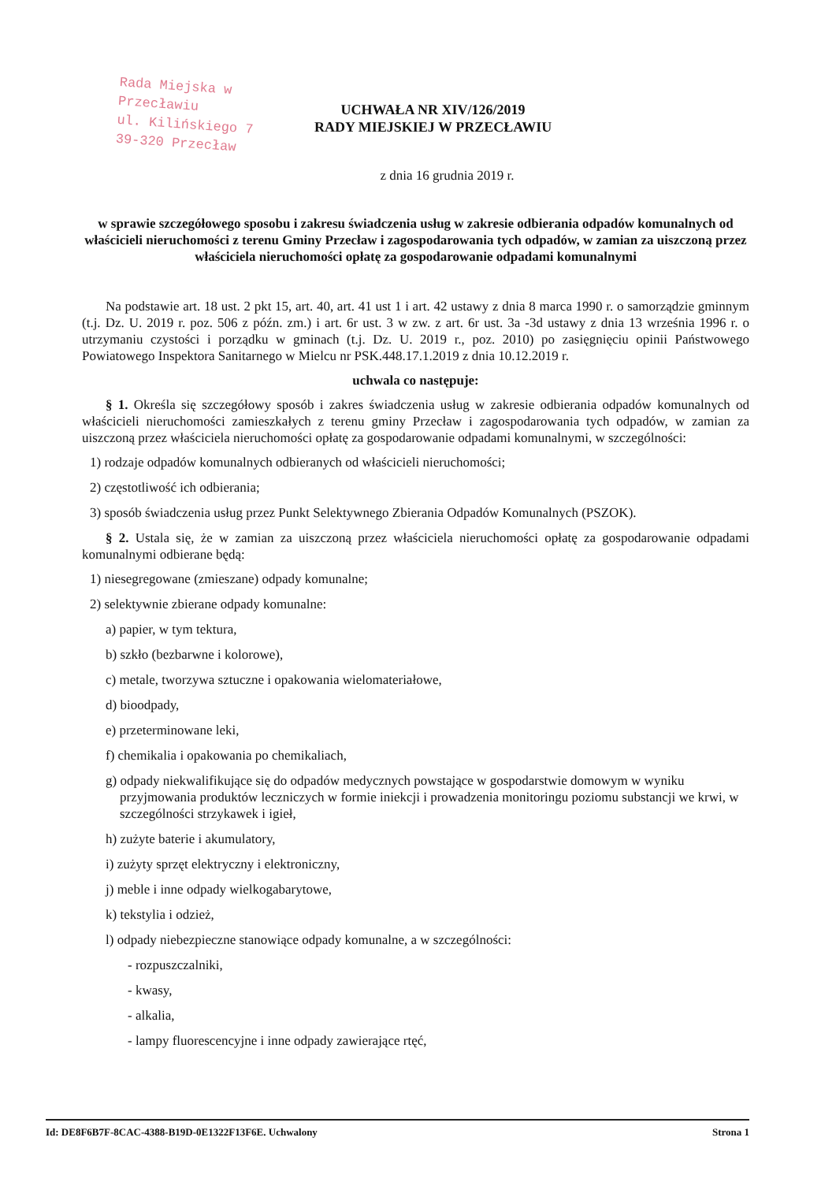Rada Miejska w Przecławiu
ul. Kilińskiego 7
39-320 Przecław
UCHWAŁA NR XIV/126/2019
RADY MIEJSKIEJ W PRZECŁAWIU
z dnia 16 grudnia 2019 r.
w sprawie szczegółowego sposobu i zakresu świadczenia usług w zakresie odbierania odpadów komunalnych od właścicieli nieruchomości z terenu Gminy Przecław i zagospodarowania tych odpadów, w zamian za uiszczoną przez właściciela nieruchomości opłatę za gospodarowanie odpadami komunalnymi
Na podstawie art. 18 ust. 2 pkt 15, art. 40, art. 41 ust 1 i art. 42 ustawy z dnia 8 marca 1990 r. o samorządzie gminnym (t.j. Dz. U. 2019 r. poz. 506 z późn. zm.) i art. 6r ust. 3 w zw. z art. 6r ust. 3a -3d ustawy z dnia 13 września 1996 r. o utrzymaniu czystości i porządku w gminach (t.j. Dz. U. 2019 r., poz. 2010) po zasięgnięciu opinii Państwowego Powiatowego Inspektora Sanitarnego w Mielcu nr PSK.448.17.1.2019 z dnia 10.12.2019 r.
uchwala co następuje:
§ 1. Określa się szczegółowy sposób i zakres świadczenia usług w zakresie odbierania odpadów komunalnych od właścicieli nieruchomości zamieszkałych z terenu gminy Przecław i zagospodarowania tych odpadów, w zamian za uiszczoną przez właściciela nieruchomości opłatę za gospodarowanie odpadami komunalnymi, w szczególności:
1) rodzaje odpadów komunalnych odbieranych od właścicieli nieruchomości;
2) częstotliwość ich odbierania;
3) sposób świadczenia usług przez Punkt Selektywnego Zbierania Odpadów Komunalnych (PSZOK).
§ 2. Ustala się, że w zamian za uiszczoną przez właściciela nieruchomości opłatę za gospodarowanie odpadami komunalnymi odbierane będą:
1) niesegregowane (zmieszane) odpady komunalne;
2) selektywnie zbierane odpady komunalne:
a) papier, w tym tektura,
b) szkło (bezbarwne i kolorowe),
c) metale, tworzywa sztuczne i opakowania wielomateriałowe,
d) bioodpady,
e) przeterminowane leki,
f) chemikalia i opakowania po chemikaliach,
g) odpady niekwalifikujące się do odpadów medycznych powstające w gospodarstwie domowym w wyniku przyjmowania produktów leczniczych w formie iniekcji i prowadzenia monitoringu poziomu substancji we krwi, w szczególności strzykawek i igieł,
h) zużyte baterie i akumulatory,
i) zużyty sprzęt elektryczny i elektroniczny,
j) meble i inne odpady wielkogabarytowe,
k) tekstylia i odzież,
l) odpady niebezpieczne stanowiące odpady komunalne, a w szczególności:
- rozpuszczalniki,
- kwasy,
- alkalia,
- lampy fluorescencyjne i inne odpady zawierające rtęć,
Id: DE8F6B7F-8CAC-4388-B19D-0E1322F13F6E. Uchwalony Strona 1